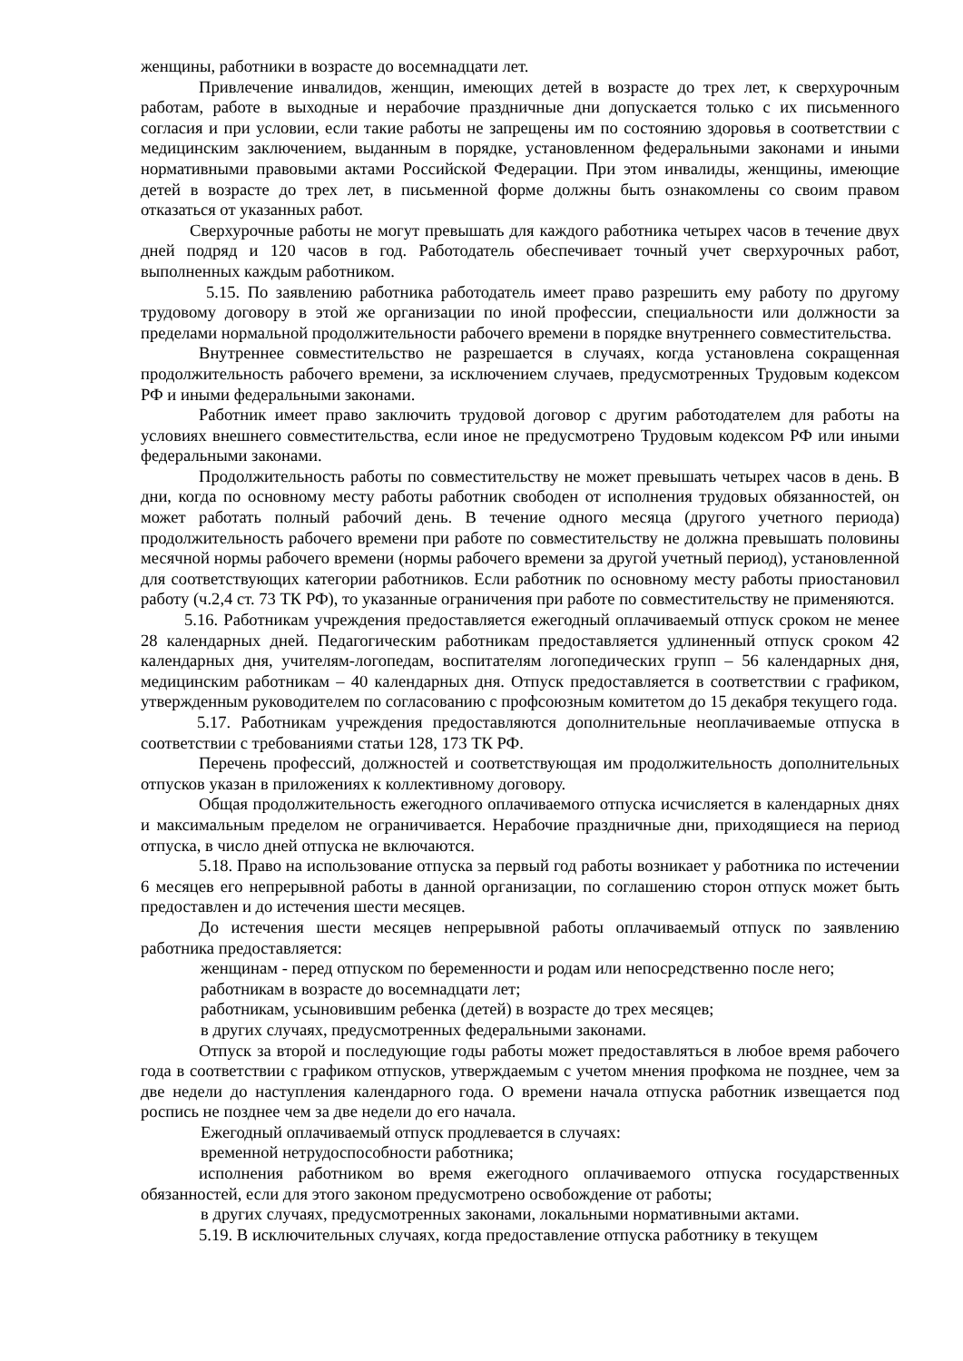женщины, работники в возрасте до восемнадцати лет.
Привлечение инвалидов, женщин, имеющих детей в возрасте до трех лет, к сверхурочным работам, работе в выходные и нерабочие праздничные дни допускается только с их письменного согласия и при условии, если такие работы не запрещены им по состоянию здоровья в соответствии с медицинским заключением, выданным в порядке, установленном федеральными законами и иными нормативными правовыми актами Российской Федерации. При этом инвалиды, женщины, имеющие детей в возрасте до трех лет, в письменной форме должны быть ознакомлены со своим правом отказаться от указанных работ.
Сверхурочные работы не могут превышать для каждого работника четырех часов в течение двух дней подряд и 120 часов в год. Работодатель обеспечивает точный учет сверхурочных работ, выполненных каждым работником.
5.15. По заявлению работника работодатель имеет право разрешить ему работу по другому трудовому договору в этой же организации по иной профессии, специальности или должности за пределами нормальной продолжительности рабочего времени в порядке внутреннего совместительства.
Внутреннее совместительство не разрешается в случаях, когда установлена сокращенная продолжительность рабочего времени, за исключением случаев, предусмотренных Трудовым кодексом РФ и иными федеральными законами.
Работник имеет право заключить трудовой договор с другим работодателем для работы на условиях внешнего совместительства, если иное не предусмотрено Трудовым кодексом РФ или иными федеральными законами.
Продолжительность работы по совместительству не может превышать четырех часов в день. В дни, когда по основному месту работы работник свободен от исполнения трудовых обязанностей, он может работать полный рабочий день. В течение одного месяца (другого учетного периода) продолжительность рабочего времени при работе по совместительству не должна превышать половины месячной нормы рабочего времени (нормы рабочего времени за другой учетный период), установленной для соответствующих категории работников. Если работник по основному месту работы приостановил работу (ч.2,4 ст. 73 ТК РФ), то указанные ограничения при работе по совместительству не применяются.
5.16. Работникам учреждения предоставляется ежегодный оплачиваемый отпуск сроком не менее 28 календарных дней. Педагогическим работникам предоставляется удлиненный отпуск сроком 42 календарных дня, учителям-логопедам, воспитателям логопедических групп – 56 календарных дня, медицинским работникам – 40 календарных дня. Отпуск предоставляется в соответствии с графиком, утвержденным руководителем по согласованию с профсоюзным комитетом до 15 декабря текущего года.
5.17. Работникам учреждения предоставляются дополнительные неоплачиваемые отпуска в соответствии с требованиями статьи 128, 173 ТК РФ.
Перечень профессий, должностей и соответствующая им продолжительность дополнительных отпусков указан в приложениях к коллективному договору.
Общая продолжительность ежегодного оплачиваемого отпуска исчисляется в календарных днях и максимальным пределом не ограничивается. Нерабочие праздничные дни, приходящиеся на период отпуска, в число дней отпуска не включаются.
5.18. Право на использование отпуска за первый год работы возникает у работника по истечении 6 месяцев его непрерывной работы в данной организации, по соглашению сторон отпуск может быть предоставлен и до истечения шести месяцев.
До истечения шести месяцев непрерывной работы оплачиваемый отпуск по заявлению работника предоставляется:
женщинам - перед отпуском по беременности и родам или непосредственно после него;
работникам в возрасте до восемнадцати лет;
работникам, усыновившим ребенка (детей) в возрасте до трех месяцев;
в других случаях, предусмотренных федеральными законами.
Отпуск за второй и последующие годы работы может предоставляться в любое время рабочего года в соответствии с графиком отпусков, утверждаемым с учетом мнения профкома не позднее, чем за две недели до наступления календарного года. О времени начала отпуска работник извещается под роспись не позднее чем за две недели до его начала.
Ежегодный оплачиваемый отпуск продлевается в случаях:
временной нетрудоспособности работника;
исполнения работником во время ежегодного оплачиваемого отпуска государственных обязанностей, если для этого законом предусмотрено освобождение от работы;
в других случаях, предусмотренных законами, локальными нормативными актами.
5.19. В исключительных случаях, когда предоставление отпуска работнику в текущем